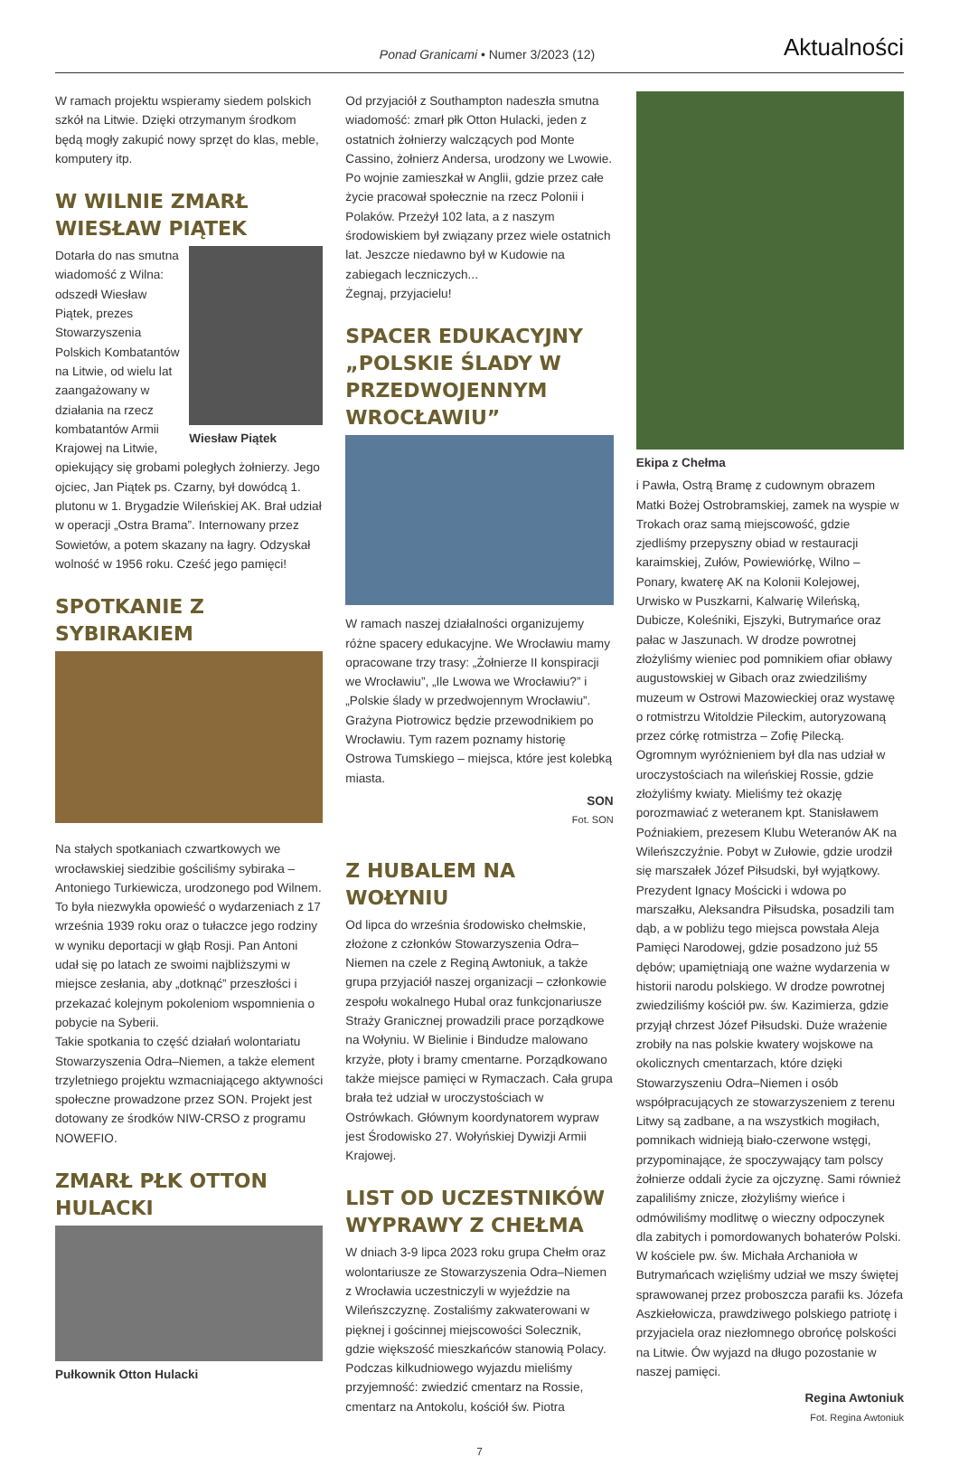Ponad Granicami • Numer 3/2023 (12)
Aktualności
W ramach projektu wspieramy siedem polskich szkół na Litwie. Dzięki otrzymanym środkom będą mogły zakupić nowy sprzęt do klas, meble, komputery itp.
W WILNIE ZMARŁ WIESŁAW PIĄTEK
Wiesław Piątek
Dotarła do nas smutna wiadomość z Wilna: odszedł Wiesław Piątek, prezes Stowarzyszenia Polskich Kombatantów na Litwie, od wielu lat zaangażowany w działania na rzecz kombatantów Armii Krajowej na Litwie, opiekujący się grobami poległych żołnierzy. Jego ojciec, Jan Piątek ps. Czarny, był dowódcą 1. plutonu w 1. Brygadzie Wileńskiej AK. Brał udział w operacji „Ostra Brama”. Internowany przez Sowietów, a potem skazany na łagry. Odzyskał wolność w 1956 roku. Cześć jego pamięci!
SPOTKANIE Z SYBIRAKIEM
Na stałych spotkaniach czwartkowych we wrocławskiej siedzibie gościliśmy sybiraka – Antoniego Turkiewicza, urodzonego pod Wilnem. To była niezwykła opowieść o wydarzeniach z 17 września 1939 roku oraz o tułaczce jego rodziny w wyniku deportacji w głąb Rosji. Pan Antoni udał się po latach ze swoimi najbliższymi w miejsce zesłania, aby „dotknąć” przeszłości i przekazać kolejnym pokoleniom wspomnienia o pobycie na Syberii.
Takie spotkania to część działań wolontariatu Stowarzyszenia Odra–Niemen, a także element trzyletniego projektu wzmacniającego aktywności społeczne prowadzone przez SON. Projekt jest dotowany ze środków NIW-CRSO z programu NOWEFIO.
ZMARŁ PŁK OTTON HULACKI
Pułkownik Otton Hulacki
Od przyjaciół z Southampton nadeszła smutna wiadomość: zmarł płk Otton Hulacki, jeden z ostatnich żołnierzy walczących pod Monte Cassino, żołnierz Andersa, urodzony we Lwowie. Po wojnie zamieszkał w Anglii, gdzie przez całe życie pracował społecznie na rzecz Polonii i Polaków. Przeżył 102 lata, a z naszym środowiskiem był związany przez wiele ostatnich lat. Jeszcze niedawno był w Kudowie na zabiegach leczniczych...
Żegnaj, przyjacielu!
SPACER EDUKACYJNY „POLSKIE ŚLADY W PRZEDWOJENNYM WROCŁAWIU”
W ramach naszej działalności organizujemy różne spacery edukacyjne. We Wrocławiu mamy opracowane trzy trasy: „Żołnierze II konspiracji we Wrocławiu”, „Ile Lwowa we Wrocławiu?” i „Polskie ślady w przedwojennym Wrocławiu”. Grażyna Piotrowicz będzie przewodnikiem po Wrocławiu. Tym razem poznamy historię Ostrowa Tumskiego – miejsca, które jest kolebką miasta.
SON
Fot. SON
Z HUBALEM NA WOŁYNIU
Od lipca do września środowisko chełmskie, złożone z członków Stowarzyszenia Odra–Niemen na czele z Reginą Awtoniuk, a także grupa przyjaciół naszej organizacji – członkowie zespołu wokalnego Hubal oraz funkcjonariusze Straży Granicznej prowadzili prace porządkowe na Wołyniu. W Bielinie i Bindudze malowano krzyże, płoty i bramy cmentarne. Porządkowano także miejsce pamięci w Rymaczach. Cała grupa brała też udział w uroczystościach w Ostrówkach. Głównym koordynatorem wypraw jest Środowisko 27. Wołyńskiej Dywizji Armii Krajowej.
LIST OD UCZESTNIKÓW WYPRAWY Z CHEŁMA
W dniach 3-9 lipca 2023 roku grupa Chełm oraz wolontariusze ze Stowarzyszenia Odra–Niemen z Wrocławia uczestniczyli w wyjeździe na Wileńszczyznę. Zostaliśmy zakwaterowani w pięknej i gościnnej miejscowości Solecznik, gdzie większość mieszkańców stanowią Polacy. Podczas kilkudniowego wyjazdu mieliśmy przyjemność: zwiedzić cmentarz na Rossie, cmentarz na Antokolu, kościół św. Piotra
Ekipa z Chełma
i Pawła, Ostrą Bramę z cudownym obrazem Matki Bożej Ostrobramskiej, zamek na wyspie w Trokach oraz samą miejscowość, gdzie zjedliśmy przepyszny obiad w restauracji karaimskiej, Zułów, Powiewiórkę, Wilno – Ponary, kwaterę AK na Kolonii Kolejowej, Urwisko w Puszkarni, Kalwarię Wileńską, Dubicze, Koleśniki, Ejszyki, Butrymańce oraz pałac w Jaszunach. W drodze powrotnej złożyliśmy wieniec pod pomnikiem ofiar obławy augustowskiej w Gibach oraz zwiedziliśmy muzeum w Ostrowi Mazowieckiej oraz wystawę o rotmistrzu Witoldzie Pileckim, autoryzowaną przez córkę rotmistrza – Zofię Pilecką. Ogromnym wyróżnieniem był dla nas udział w uroczystościach na wileńskiej Rossie, gdzie złożyliśmy kwiaty. Mieliśmy też okazję porozmawiać z weteranem kpt. Stanisławem Poźniakiem, prezesem Klubu Weteranów AK na Wileńszczyźnie. Pobyt w Zułowie, gdzie urodził się marszałek Józef Piłsudski, był wyjątkowy. Prezydent Ignacy Mościcki i wdowa po marszałku, Aleksandra Piłsudska, posadzili tam dąb, a w pobliżu tego miejsca powstała Aleja Pamięci Narodowej, gdzie posadzono już 55 dębów; upamiętniają one ważne wydarzenia w historii narodu polskiego. W drodze powrotnej zwiedziliśmy kościół pw. św. Kazimierza, gdzie przyjął chrzest Józef Piłsudski. Duże wrażenie zrobiły na nas polskie kwatery wojskowe na okolicznych cmentarzach, które dzięki Stowarzyszeniu Odra–Niemen i osób współpracujących ze stowarzyszeniem z terenu Litwy są zadbane, a na wszystkich mogiłach, pomnikach widnieją biało-czerwone wstęgi, przypominające, że spoczywający tam polscy żołnierze oddali życie za ojczyznę. Sami również zapaliliśmy znicze, złożyliśmy wieńce i odmówiliśmy modlitwę o wieczny odpoczynek dla zabitych i pomordowanych bohaterów Polski. W kościele pw. św. Michała Archanioła w Butrymańcach wzięliśmy udział we mszy świętej sprawowanej przez proboszcza parafii ks. Józefa Aszkiełowicza, prawdziwego polskiego patriotę i przyjaciela oraz niezłomnego obrońcę polskości na Litwie. Ów wyjazd na długo pozostanie w naszej pamięci.
Regina Awtoniuk
Fot. Regina Awtoniuk
7